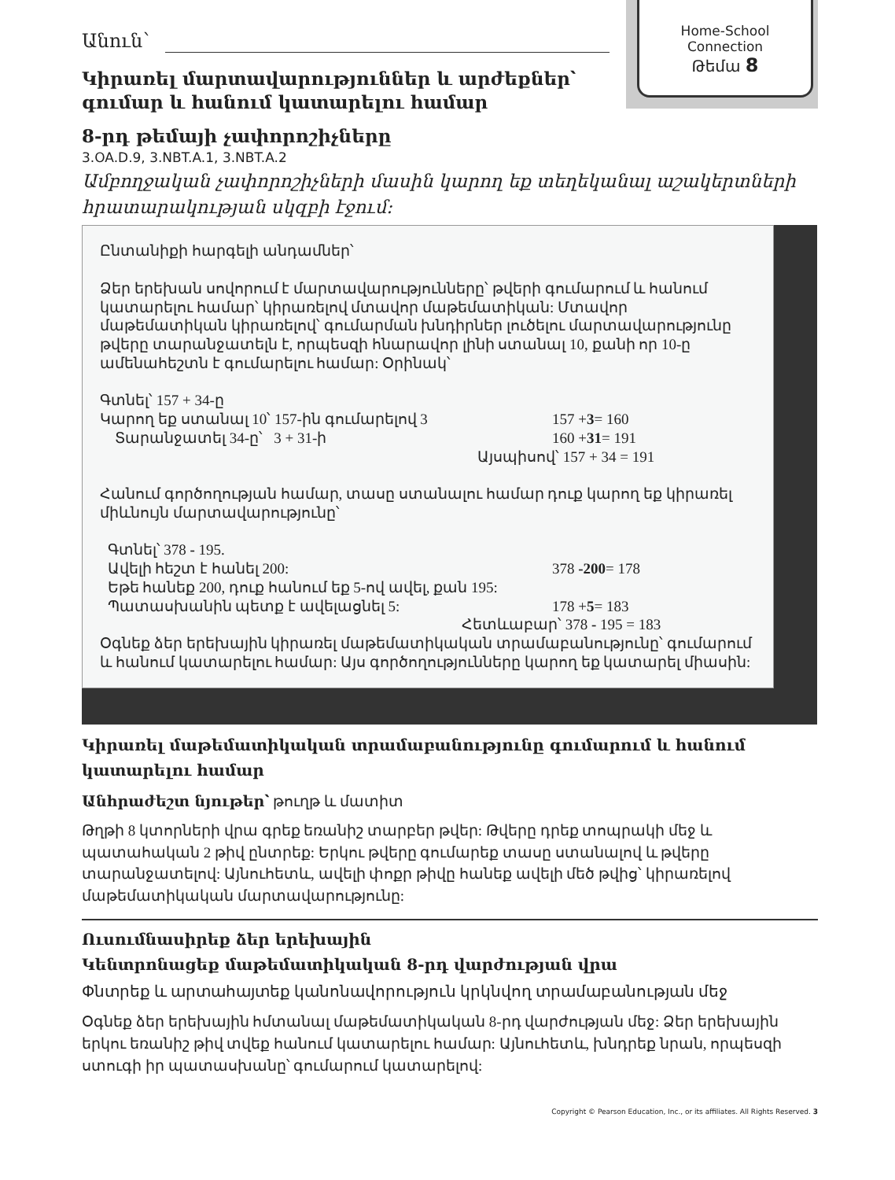Home-School
Connection
Թեմա 8
Անուն՝
Կիրառել մարտավարություններ և արժեքներ՝ գումար և հանում կատարելու համար
8-րդ թեմայի չափորոշիչները
3.OA.D.9, 3.NBT.A.1, 3.NBT.A.2
Ամբողջական չափորոշիչների մասին կարող եք տեղեկանալ աշակերտների հրատարակության սկզբի էջում:
Ընտանիքի հարգելի անդամներ՝
Ձեր երեխան սովորում է մարտավարությունները՝ թվերի գումարում և հանում կատարելու համար՝ կիրառելով մտավոր մաթեմատիկան: Մտավոր մաթեմատիկան կիրառելով՝ գումարման խնդիրներ լուծելու մարտավարությունը թվերը տարանջատելն է, որպեսզի հնարավոր լինի ստանալ 10, քանի որ 10-ը ամենահեշտն է գումարելու համար: Օրինակ՝
Գտնել՝ 157 + 34-ը
Կարող եք ստանալ 10՝ 157-ին գումարելով 3 157 +3= 160
Տարանջատել 34-ը՝ 3 + 31-ի 160 +31= 191
Այսպիսով՝ 157 + 34 = 191
Հանում գործողության համար, տասը ստանալու համար դուք կարող եք կիրառել միևնույն մարտավարությունը՝
Գտնել՝ 378 - 195.
Ավելի հեշտ է հանել 200: 378 -200= 178
Եթե հանեք 200, դուք հանում եք 5-ով ավել, քան 195:
Պատասխանին պետք է ավելացնել 5: 178 +5= 183
Հետևաբար՝ 378 - 195 = 183
Օգնեք ձեր երեխային կիրառել մաթեմատիկական տրամաբանությունը՝ գումարում և հանում կատարելու համար: Այս գործողությունները կարող եք կատարել միասին:
Կիրառել մաթեմատիկական տրամաբանությունը գումարում և հանում կատարելու համար
Անհրաժեշտ նյութեր՝ թուղթ և մատիտ
Թղթի 8 կտորների վրա գրեք եռանիշ տարբեր թվեր: Թվերը դրեք տոպրակի մեջ և պատահական 2 թիվ ընտրեք: Երկու թվերը գումարեք տասը ստանալով և թվերը տարանջատելով: Այնուհետև, ավելի փոքր թիվը հանեք ավելի մեծ թվից՝ կիրառելով մաթեմատիկական մարտավարությունը:
Ուսումնասիրեք ձեր երեխային
Կենտրոնացեք մաթեմատիկական 8-րդ վարժության վրա
Փնտրեք և արտահայտեք կանոնավորություն կրկնվող տրամաբանության մեջ
Օգնեք ձեր երեխային հմտանալ մաթեմատիկական 8-րդ վարժության մեջ: Ձեր երեխային երկու եռանիշ թիվ տվեք հանում կատարելու համար: Այնուհետև, խնդրեք նրան, որպեսզի ստուգի իր պատասխանը՝ գումարում կատարելով:
Copyright © Pearson Education, Inc., or its affiliates. All Rights Reserved. 3